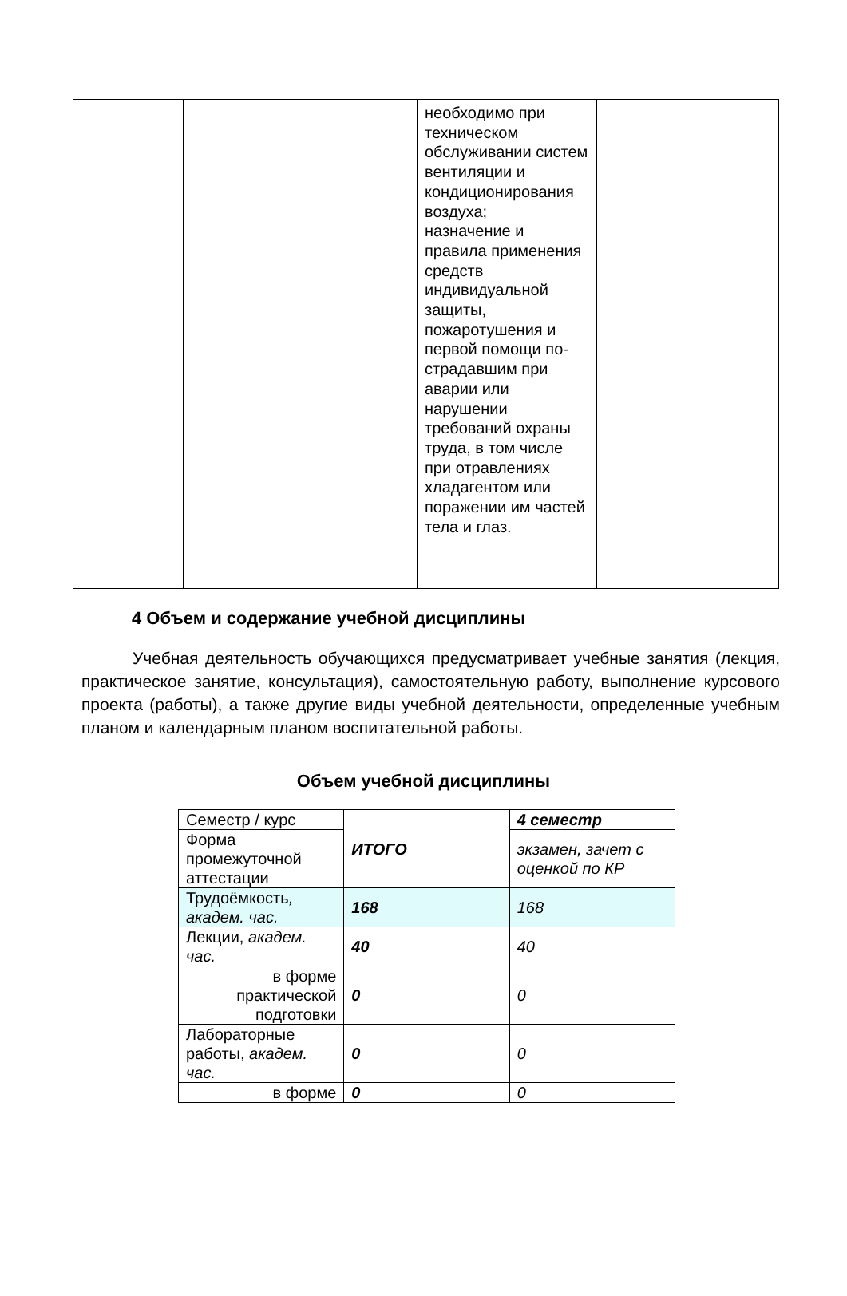| | | необходимо при техническом обслуживании систем вентиляции и кондиционирования воздуха; назначение и правила применения средств индивидуальной защиты, пожаротушения и первой помощи по-страдавшим при аварии или нарушении требований охраны труда, в том числе при отравлениях хладагентом или поражении им частей тела и глаз. | |
4 Объем и содержание учебной дисциплины
Учебная деятельность обучающихся предусматривает учебные занятия (лекция, практическое занятие, консультация), самостоятельную работу, выполнение курсового проекта (работы), а также другие виды учебной деятельности, определенные учебным планом и календарным планом воспитательной работы.
Объем учебной дисциплины
| Семестр / курс | ИТОГО | 4 семестр |
| Форма промежуточной аттестации | | экзамен, зачет с оценкой по КР |
| Трудоёмкость , академ. час. | 168 | 168 |
| Лекции, академ. час. | 40 | 40 |
| в форме практической подготовки | 0 | 0 |
| Лабораторные работы, академ. час. | 0 | 0 |
| в форме | 0 | 0 |